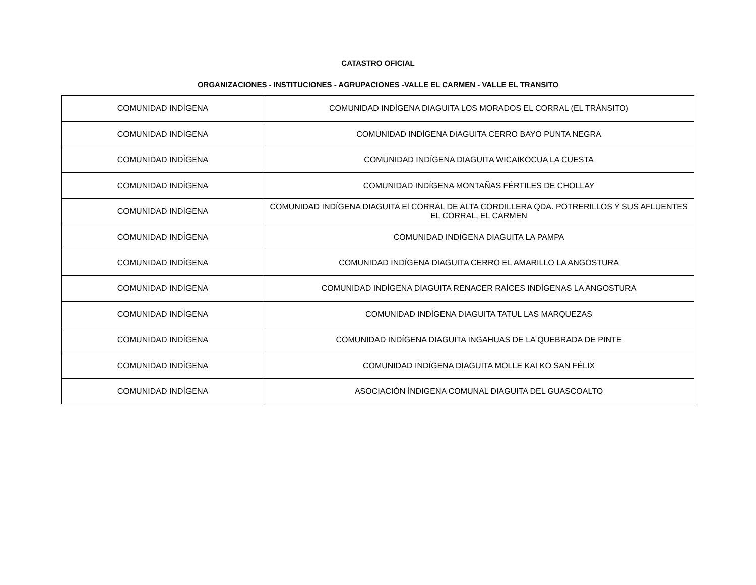CATASTRO OFICIAL
ORGANIZACIONES - INSTITUCIONES - AGRUPACIONES -VALLE EL CARMEN - VALLE EL TRANSITO
| COMUNIDAD INDÍGENA | COMUNIDAD INDÍGENA DIAGUITA LOS MORADOS EL CORRAL (EL TRÁNSITO) |
| COMUNIDAD INDÍGENA | COMUNIDAD INDÍGENA DIAGUITA CERRO BAYO PUNTA NEGRA |
| COMUNIDAD INDÍGENA | COMUNIDAD INDÍGENA DIAGUITA WICAIKOCUA LA CUESTA |
| COMUNIDAD INDÍGENA | COMUNIDAD INDÍGENA MONTAÑAS FÉRTILES DE CHOLLAY |
| COMUNIDAD INDÍGENA | COMUNIDAD INDÍGENA DIAGUITA El CORRAL DE ALTA CORDILLERA QDA. POTRERILLOS Y SUS AFLUENTES EL CORRAL, EL CARMEN |
| COMUNIDAD INDÍGENA | COMUNIDAD INDÍGENA DIAGUITA LA PAMPA |
| COMUNIDAD INDÍGENA | COMUNIDAD INDÍGENA DIAGUITA CERRO EL AMARILLO LA ANGOSTURA |
| COMUNIDAD INDÍGENA | COMUNIDAD INDÍGENA DIAGUITA RENACER RAÍCES INDÍGENAS LA ANGOSTURA |
| COMUNIDAD INDÍGENA | COMUNIDAD INDÍGENA DIAGUITA TATUL LAS MARQUEZAS |
| COMUNIDAD INDÍGENA | COMUNIDAD INDÍGENA DIAGUITA INGAHUAS DE LA QUEBRADA DE PINTE |
| COMUNIDAD INDÍGENA | COMUNIDAD INDÍGENA DIAGUITA MOLLE KAI KO SAN FÉLIX |
| COMUNIDAD INDÍGENA | ASOCIACIÓN ÍNDIGENA COMUNAL DIAGUITA DEL GUASCOALTO |